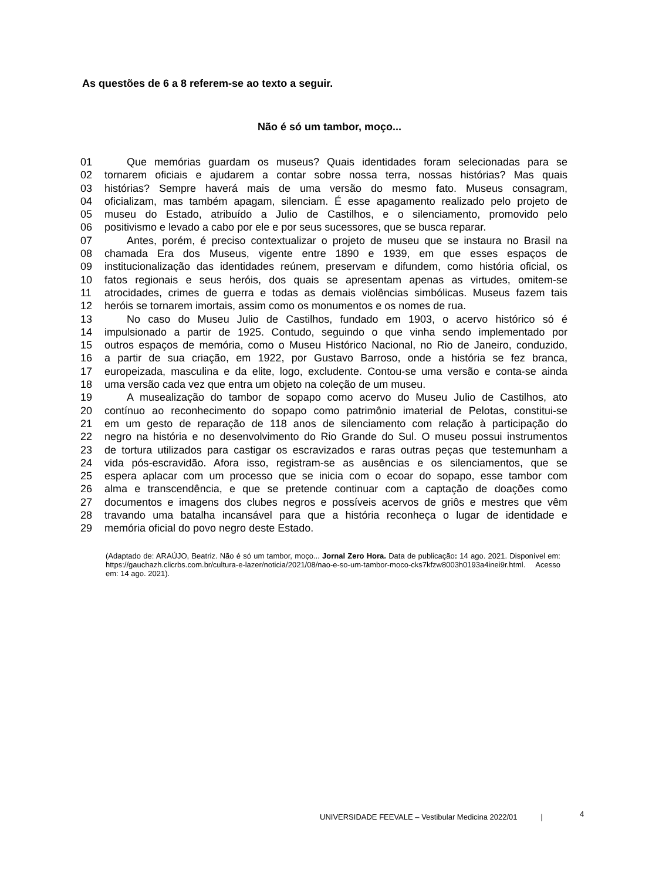As questões de 6 a 8 referem-se ao texto a seguir.
Não é só um tambor, moço...
01 Que memórias guardam os museus? Quais identidades foram selecionadas para se
02 tornarem oficiais e ajudarem a contar sobre nossa terra, nossas histórias? Mas quais
03 histórias? Sempre haverá mais de uma versão do mesmo fato. Museus consagram,
04 oficializam, mas também apagam, silenciam. É esse apagamento realizado pelo projeto de
05 museu do Estado, atribuído a Julio de Castilhos, e o silenciamento, promovido pelo
06 positivismo e levado a cabo por ele e por seus sucessores, que se busca reparar.
07 Antes, porém, é preciso contextualizar o projeto de museu que se instaura no Brasil na
08 chamada Era dos Museus, vigente entre 1890 e 1939, em que esses espaços de
09 institucionalização das identidades reúnem, preservam e difundem, como história oficial, os
10 fatos regionais e seus heróis, dos quais se apresentam apenas as virtudes, omitem-se
11 atrocidades, crimes de guerra e todas as demais violências simbólicas. Museus fazem tais
12 heróis se tornarem imortais, assim como os monumentos e os nomes de rua.
13 No caso do Museu Julio de Castilhos, fundado em 1903, o acervo histórico só é
14 impulsionado a partir de 1925. Contudo, seguindo o que vinha sendo implementado por
15 outros espaços de memória, como o Museu Histórico Nacional, no Rio de Janeiro, conduzido,
16 a partir de sua criação, em 1922, por Gustavo Barroso, onde a história se fez branca,
17 europeizada, masculina e da elite, logo, excludente. Contou-se uma versão e conta-se ainda
18 uma versão cada vez que entra um objeto na coleção de um museu.
19 A musealização do tambor de sopapo como acervo do Museu Julio de Castilhos, ato
20 contínuo ao reconhecimento do sopapo como patrimônio imaterial de Pelotas, constitui-se
21 em um gesto de reparação de 118 anos de silenciamento com relação à participação do
22 negro na história e no desenvolvimento do Rio Grande do Sul. O museu possui instrumentos
23 de tortura utilizados para castigar os escravizados e raras outras peças que testemunham a
24 vida pós-escravidão. Afora isso, registram-se as ausências e os silenciamentos, que se
25 espera aplacar com um processo que se inicia com o ecoar do sopapo, esse tambor com
26 alma e transcendência, e que se pretende continuar com a captação de doações como
27 documentos e imagens dos clubes negros e possíveis acervos de griôs e mestres que vêm
28 travando uma batalha incansável para que a história reconheça o lugar de identidade e
29 memória oficial do povo negro deste Estado.
(Adaptado de: ARAÚJO, Beatriz. Não é só um tambor, moço... Jornal Zero Hora. Data de publicação: 14 ago. 2021. Disponível em: https://gauchazh.clicrbs.com.br/cultura-e-lazer/noticia/2021/08/nao-e-so-um-tambor-moco-cks7kfzw8003h0193a4inei9r.html. Acesso em: 14 ago. 2021).
UNIVERSIDADE FEEVALE – Vestibular Medicina 2022/01 |
4